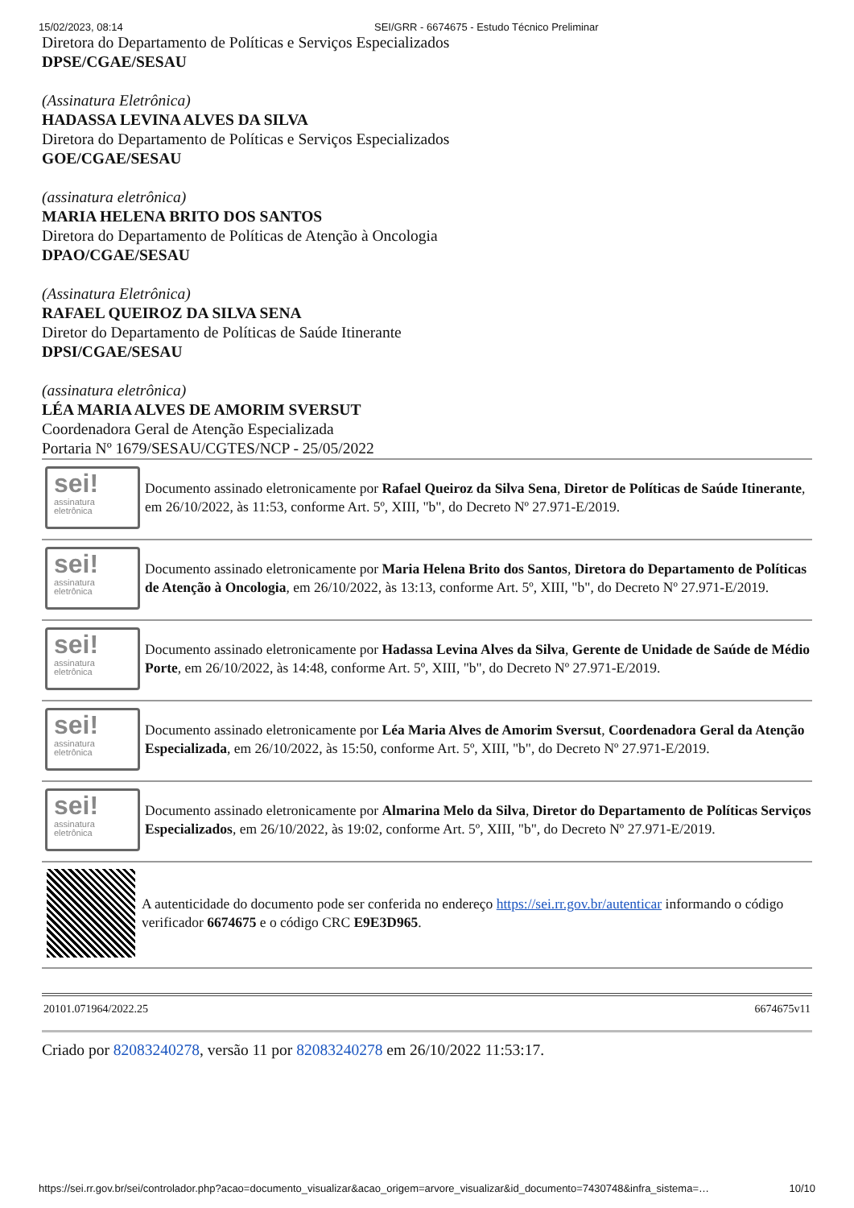15/02/2023, 08:14 SEI/GRR - 6674675 - Estudo Técnico Preliminar
Diretora do Departamento de Políticas e Serviços Especializados
DPSE/CGAE/SESAU
(Assinatura Eletrônica)
HADASSA LEVINA ALVES DA SILVA
Diretora do Departamento de Políticas e Serviços Especializados
GOE/CGAE/SESAU
(assinatura eletrônica)
MARIA HELENA BRITO DOS SANTOS
Diretora do Departamento de Políticas de Atenção à Oncologia
DPAO/CGAE/SESAU
(Assinatura Eletrônica)
RAFAEL QUEIROZ DA SILVA SENA
Diretor do Departamento de Políticas de Saúde Itinerante
DPSI/CGAE/SESAU
(assinatura eletrônica)
LÉA MARIA ALVES DE AMORIM SVERSUT
Coordenadora Geral de Atenção Especializada
Portaria Nº 1679/SESAU/CGTES/NCP - 25/05/2022
sei!
assinatura
eletrônica
Documento assinado eletronicamente por Rafael Queiroz da Silva Sena, Diretor de Políticas de Saúde Itinerante, em 26/10/2022, às 11:53, conforme Art. 5º, XIII, "b", do Decreto Nº 27.971-E/2019.
sei!
assinatura
eletrônica
Documento assinado eletronicamente por Maria Helena Brito dos Santos, Diretora do Departamento de Políticas de Atenção à Oncologia, em 26/10/2022, às 13:13, conforme Art. 5º, XIII, "b", do Decreto Nº 27.971-E/2019.
sei!
assinatura
eletrônica
Documento assinado eletronicamente por Hadassa Levina Alves da Silva, Gerente de Unidade de Saúde de Médio Porte, em 26/10/2022, às 14:48, conforme Art. 5º, XIII, "b", do Decreto Nº 27.971-E/2019.
sei!
assinatura
eletrônica
Documento assinado eletronicamente por Léa Maria Alves de Amorim Sversut, Coordenadora Geral da Atenção Especializada, em 26/10/2022, às 15:50, conforme Art. 5º, XIII, "b", do Decreto Nº 27.971-E/2019.
sei!
assinatura
eletrônica
Documento assinado eletronicamente por Almarina Melo da Silva, Diretor do Departamento de Políticas Serviços Especializados, em 26/10/2022, às 19:02, conforme Art. 5º, XIII, "b", do Decreto Nº 27.971-E/2019.
A autenticidade do documento pode ser conferida no endereço https://sei.rr.gov.br/autenticar informando o código verificador 6674675 e o código CRC E9E3D965.
20101.071964/2022.25 6674675v11
Criado por 82083240278, versão 11 por 82083240278 em 26/10/2022 11:53:17.
https://sei.rr.gov.br/sei/controlador.php?acao=documento_visualizar&acao_origem=arvore_visualizar&id_documento=7430748&infra_sistema=… 10/10